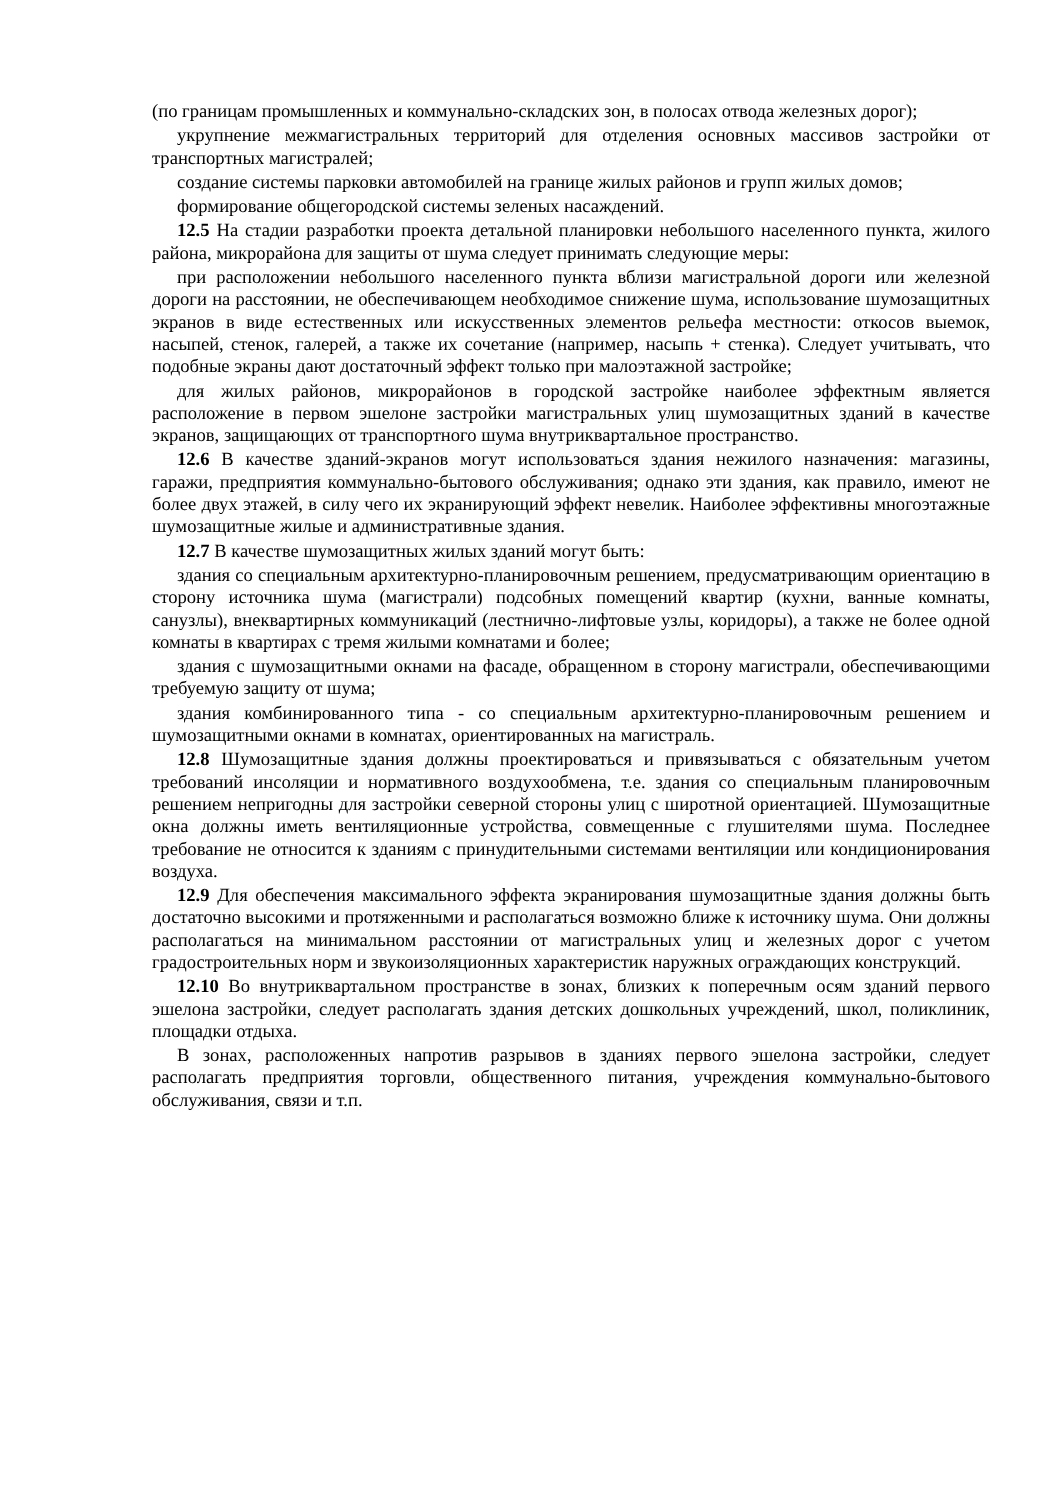(по границам промышленных и коммунально-складских зон, в полосах отвода железных дорог);
укрупнение межмагистральных территорий для отделения основных массивов застройки от транспортных магистралей;
создание системы парковки автомобилей на границе жилых районов и групп жилых домов;
формирование общегородской системы зеленых насаждений.
12.5 На стадии разработки проекта детальной планировки небольшого населенного пункта, жилого района, микрорайона для защиты от шума следует принимать следующие меры:
при расположении небольшого населенного пункта вблизи магистральной дороги или железной дороги на расстоянии, не обеспечивающем необходимое снижение шума, использование шумозащитных экранов в виде естественных или искусственных элементов рельефа местности: откосов выемок, насыпей, стенок, галерей, а также их сочетание (например, насыпь + стенка). Следует учитывать, что подобные экраны дают достаточный эффект только при малоэтажной застройке;
для жилых районов, микрорайонов в городской застройке наиболее эффектным является расположение в первом эшелоне застройки магистральных улиц шумозащитных зданий в качестве экранов, защищающих от транспортного шума внутриквартальное пространство.
12.6 В качестве зданий-экранов могут использоваться здания нежилого назначения: магазины, гаражи, предприятия коммунально-бытового обслуживания; однако эти здания, как правило, имеют не более двух этажей, в силу чего их экранирующий эффект невелик. Наиболее эффективны многоэтажные шумозащитные жилые и административные здания.
12.7 В качестве шумозащитных жилых зданий могут быть:
здания со специальным архитектурно-планировочным решением, предусматривающим ориентацию в сторону источника шума (магистрали) подсобных помещений квартир (кухни, ванные комнаты, санузлы), внеквартирных коммуникаций (лестнично-лифтовые узлы, коридоры), а также не более одной комнаты в квартирах с тремя жилыми комнатами и более;
здания с шумозащитными окнами на фасаде, обращенном в сторону магистрали, обеспечивающими требуемую защиту от шума;
здания комбинированного типа - со специальным архитектурно-планировочным решением и шумозащитными окнами в комнатах, ориентированных на магистраль.
12.8 Шумозащитные здания должны проектироваться и привязываться с обязательным учетом требований инсоляции и нормативного воздухообмена, т.е. здания со специальным планировочным решением непригодны для застройки северной стороны улиц с широтной ориентацией. Шумозащитные окна должны иметь вентиляционные устройства, совмещенные с глушителями шума. Последнее требование не относится к зданиям с принудительными системами вентиляции или кондиционирования воздуха.
12.9 Для обеспечения максимального эффекта экранирования шумозащитные здания должны быть достаточно высокими и протяженными и располагаться возможно ближе к источнику шума. Они должны располагаться на минимальном расстоянии от магистральных улиц и железных дорог с учетом градостроительных норм и звукоизоляционных характеристик наружных ограждающих конструкций.
12.10 Во внутриквартальном пространстве в зонах, близких к поперечным осям зданий первого эшелона застройки, следует располагать здания детских дошкольных учреждений, школ, поликлиник, площадки отдыха.
В зонах, расположенных напротив разрывов в зданиях первого эшелона застройки, следует располагать предприятия торговли, общественного питания, учреждения коммунально-бытового обслуживания, связи и т.п.